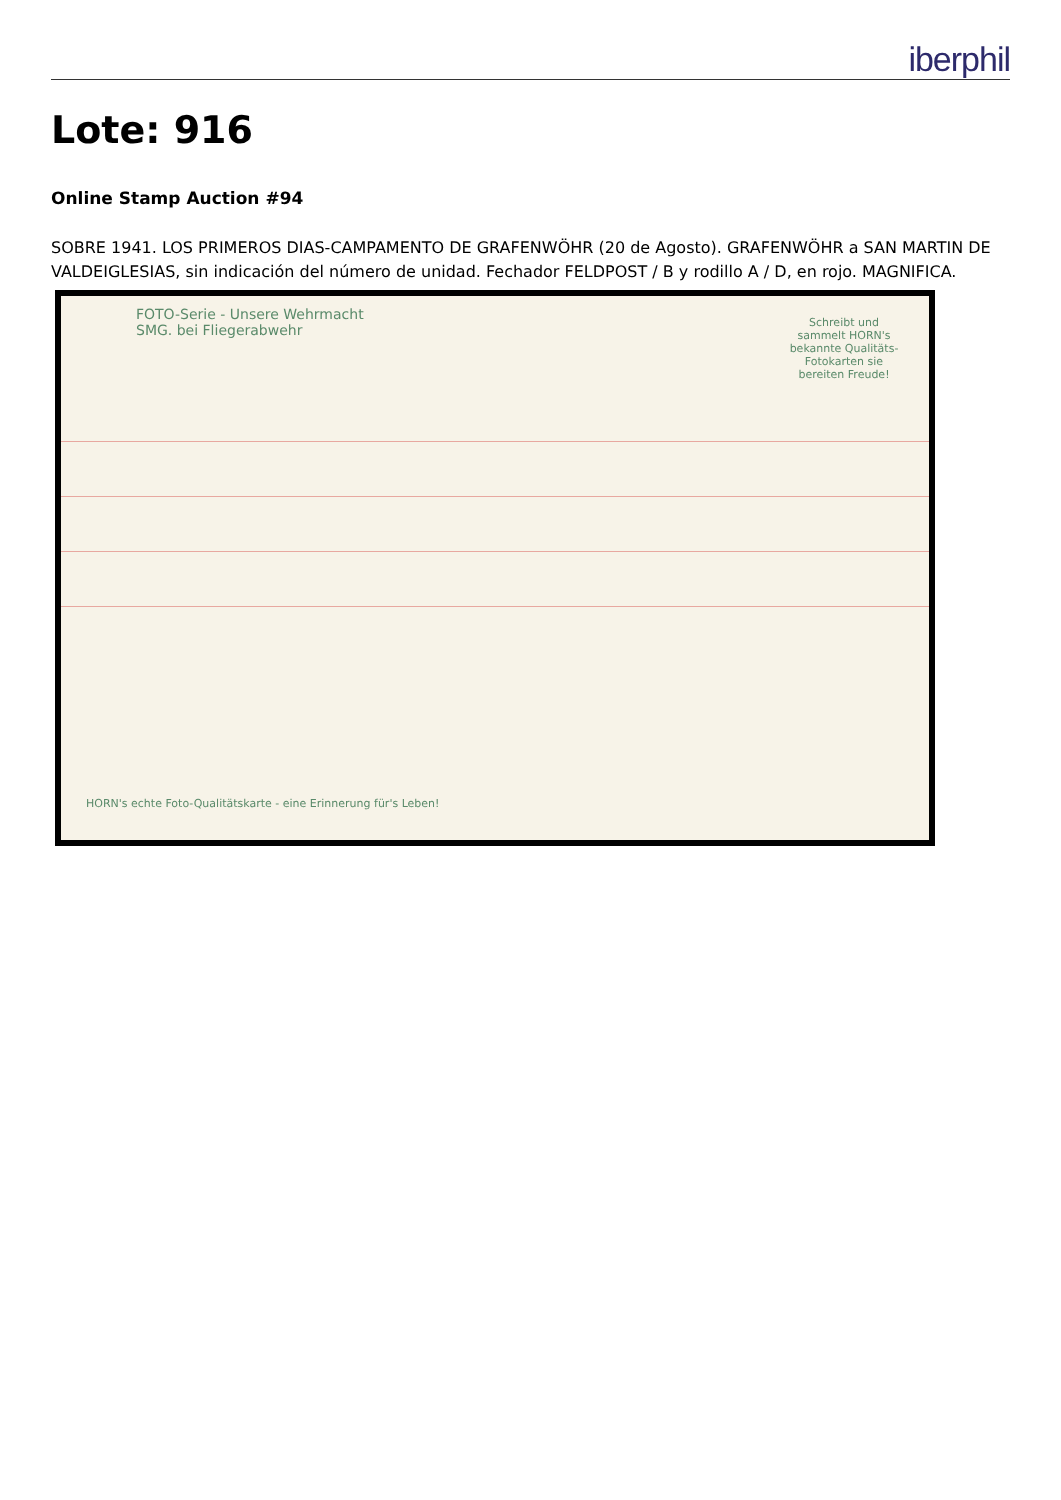iberphil
Lote: 916
Online Stamp Auction #94
SOBRE 1941. LOS PRIMEROS DIAS-CAMPAMENTO DE GRAFENWÖHR (20 de Agosto). GRAFENWÖHR a SAN MARTIN DE VALDEIGLESIAS, sin indicación del número de unidad. Fechador FELDPOST / B y rodillo A / D, en rojo. MAGNIFICA.
FOTO-Serie - Unsere Wehrmacht
SMG. bei Fliegerabwehr
Schreibt und sammelt HORN's bekannte Qualitäts-Fotokarten sie bereiten Freude!
HORN's echte Foto-Qualitätskarte - eine Erinnerung für's Leben!